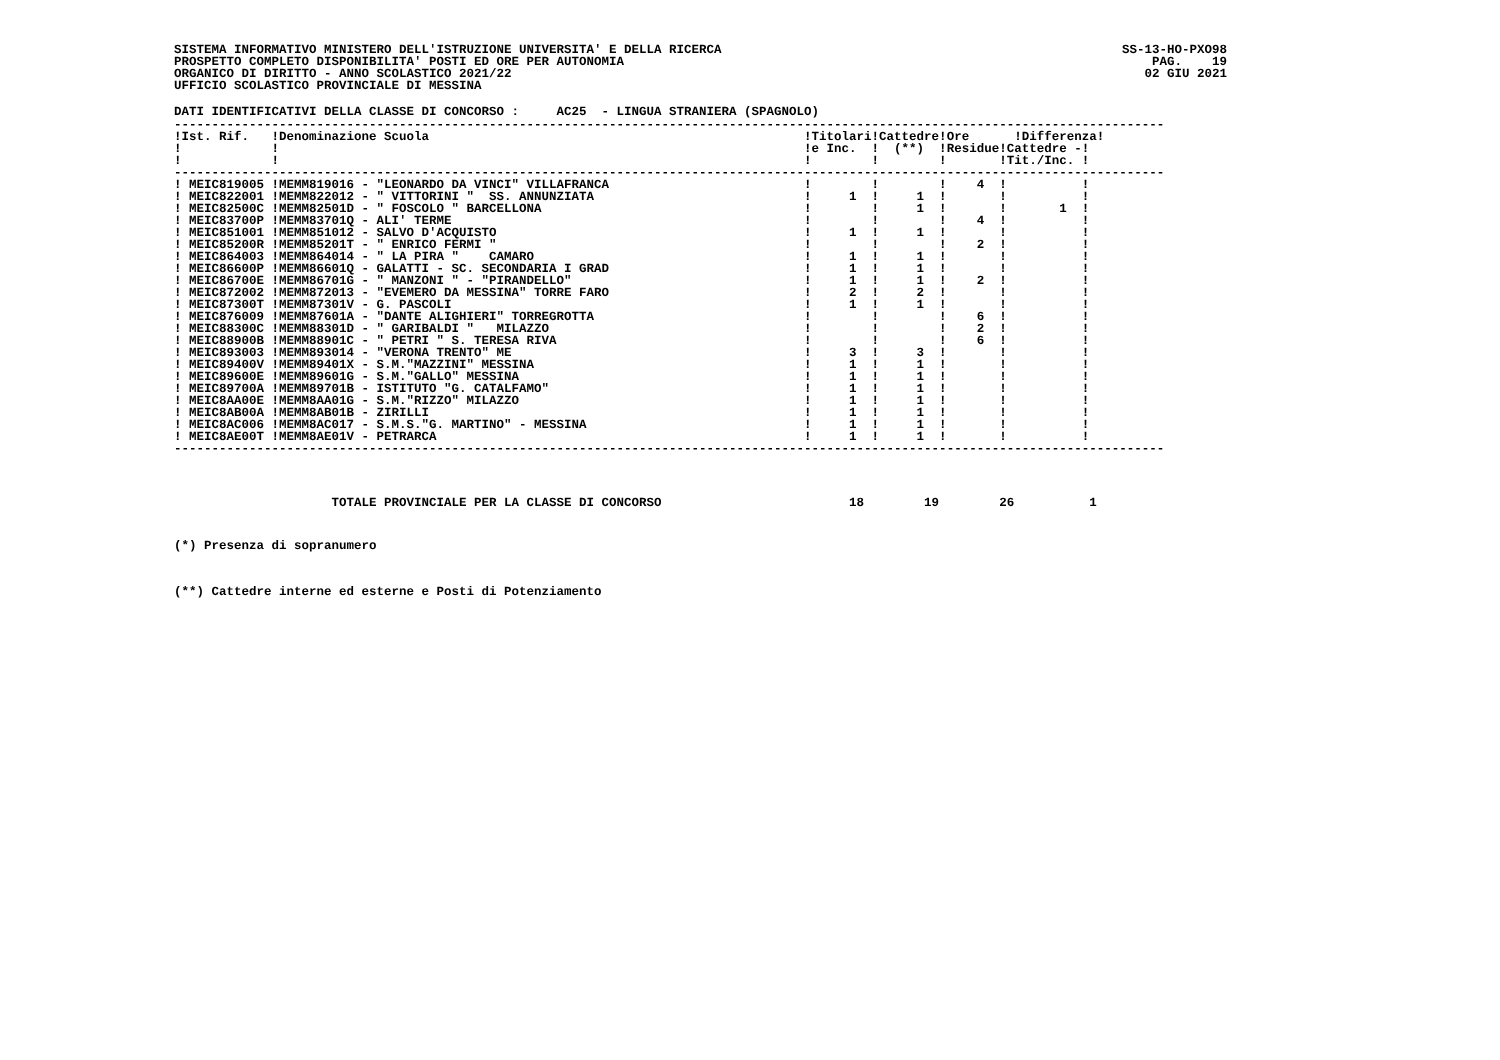SISTEMA INFORMATIVO MINISTERO DELL'ISTRUZIONE UNIVERSITA' E DELLA RICERCA
PROSPETTO COMPLETO DISPONIBILITA' POSTI ED ORE PER AUTONOMIA
ORGANICO DI DIRITTO - ANNO SCOLASTICO 2021/22
UFFICIO SCOLASTICO PROVINCIALE DI MESSINA
SS-13-HO-PXO98
PAG.    19
02 GIU 2021
DATI IDENTIFICATIVI DELLA CLASSE DI CONCORSO :     AC25  - LINGUA STRANIERA (SPAGNOLO)
------------------------------------------------------------------------------------------------------------------------------------
!Ist. Rif.   !Denominazione Scuola                                                  !Titolari!Cattedre!Ore      !Differenza!
!            !                                                                      !e Inc.  !  (**)  !Residue!Cattedre -!
!            !                                                                      !        !        !       !Tit./Inc. !
------------------------------------------------------------------------------------------------------------------------------------
! MEIC819005 !MEMM819016 - "LEONARDO DA VINCI" VILLAFRANCA                          !        !        !    4  !          !
! MEIC822001 !MEMM822012 - " VITTORINI "  SS. ANNUNZIATA                            !     1  !     1  !       !          !
! MEIC82500C !MEMM82501D - " FOSCOLO " BARCELLONA                                   !        !     1  !       !       1  !
! MEIC83700P !MEMM83701Q - ALI' TERME                                               !        !        !    4  !          !
! MEIC851001 !MEMM851012 - SALVO D'ACQUISTO                                         !     1  !     1  !       !          !
! MEIC85200R !MEMM85201T - " ENRICO FERMI "                                         !        !        !    2  !          !
! MEIC864003 !MEMM864014 - " LA PIRA "    CAMARO                                    !     1  !     1  !       !          !
! MEIC86600P !MEMM86601Q - GALATTI - SC. SECONDARIA I GRAD                          !     1  !     1  !       !          !
! MEIC86700E !MEMM86701G - " MANZONI " - "PIRANDELLO"                               !     1  !     1  !    2  !          !
! MEIC872002 !MEMM872013 - "EVEMERO DA MESSINA" TORRE FARO                          !     2  !     2  !       !          !
! MEIC87300T !MEMM87301V - G. PASCOLI                                               !     1  !     1  !       !          !
! MEIC876009 !MEMM87601A - "DANTE ALIGHIERI" TORREGROTTA                            !        !        !    6  !          !
! MEIC88300C !MEMM88301D - " GARIBALDI "   MILAZZO                                  !        !        !    2  !          !
! MEIC88900B !MEMM88901C - " PETRI " S. TERESA RIVA                                 !        !        !    6  !          !
! MEIC893003 !MEMM893014 - "VERONA TRENTO" ME                                       !     3  !     3  !       !          !
! MEIC89400V !MEMM89401X - S.M."MAZZINI" MESSINA                                    !     1  !     1  !       !          !
! MEIC89600E !MEMM89601G - S.M."GALLO" MESSINA                                      !     1  !     1  !       !          !
! MEIC89700A !MEMM89701B - ISTITUTO "G. CATALFAMO"                                  !     1  !     1  !       !          !
! MEIC8AA00E !MEMM8AA01G - S.M."RIZZO" MILAZZO                                      !     1  !     1  !       !          !
! MEIC8AB00A !MEMM8AB01B - ZIRILLI                                                  !     1  !     1  !       !          !
! MEIC8AC006 !MEMM8AC017 - S.M.S."G. MARTINO" - MESSINA                             !     1  !     1  !       !          !
! MEIC8AE00T !MEMM8AE01V - PETRARCA                                                 !     1  !     1  !       !          !
------------------------------------------------------------------------------------------------------------------------------------
                     TOTALE PROVINCIALE PER LA CLASSE DI CONCORSO                         18        19        26          1
(*) Presenza di sopranumero
(**) Cattedre interne ed esterne e Posti di Potenziamento